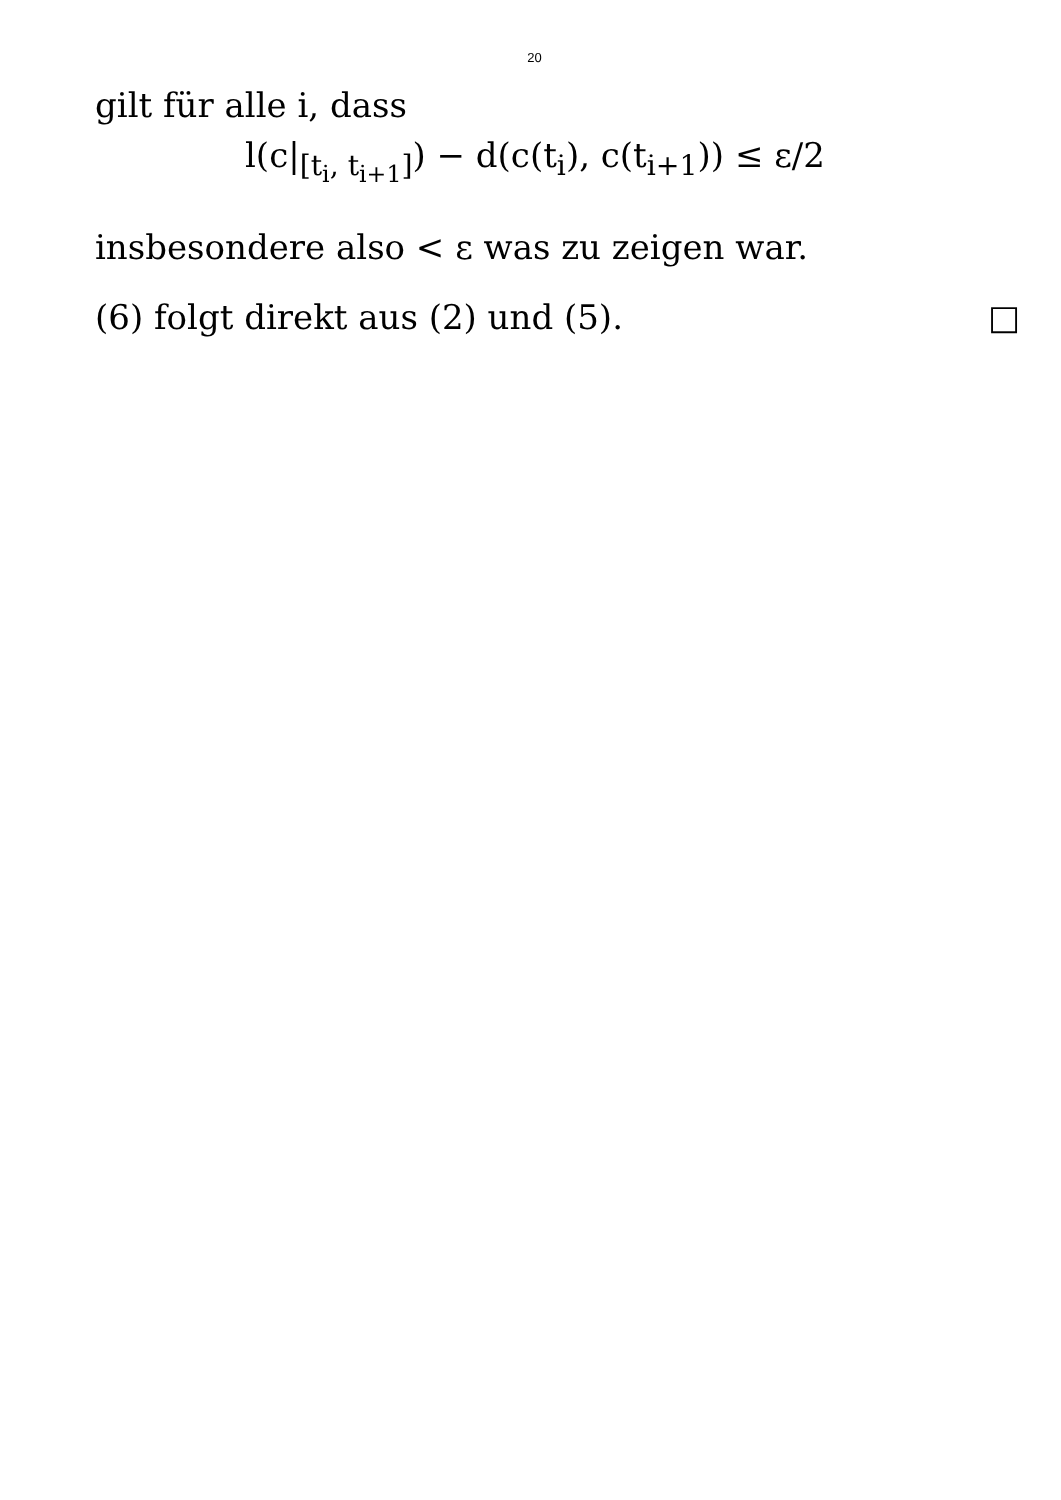20
gilt für alle i, dass
l(c|<sub>[t<sub>i</sub>, t<sub>i+1</sub>]</sub>) − d(c(t<sub>i</sub>), c(t<sub>i+1</sub>)) ≤ ε/2
insbesondere also < ε was zu zeigen war.
(6) folgt direkt aus (2) und (5). □